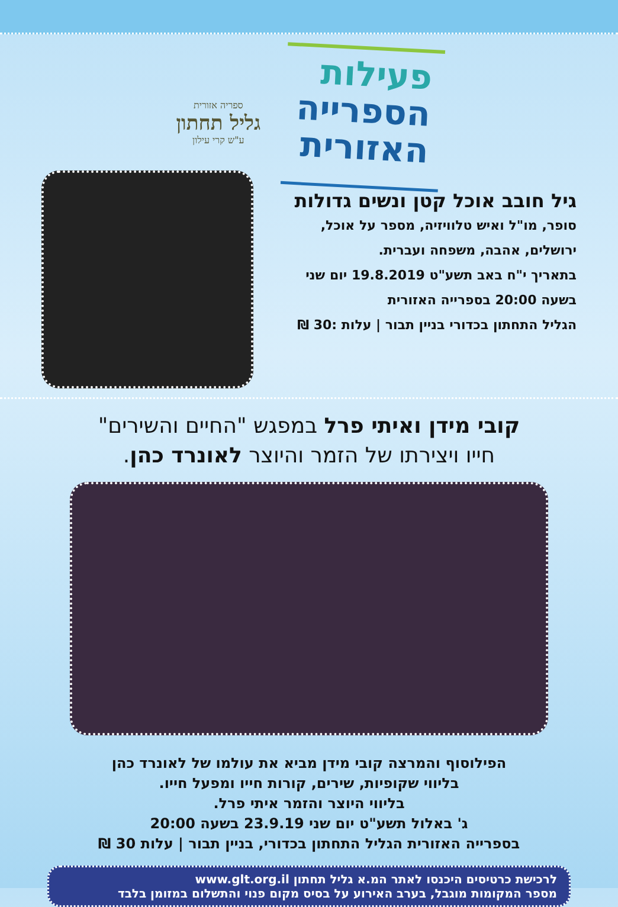פעילות
הספרייה
האזורית
ספריה אזורית
גליל תחתון
ע"ש קרי עילון
גיל חובב אוכל קטן ונשים גדולות
סופר, מו"ל ואיש טלוויזיה, מספר על אוכל,
ירושלים, אהבה, משפחה ועברית.
בתאריך י"ח באב תשע"ט 19.8.2019 יום שני
בשעה 20:00 בספרייה האזורית
הגליל התחתון בכדורי בניין תבור | עלות :30 ₪
קובי מידן ואיתי פרל במפגש "החיים והשירים"
חייו ויצירתו של הזמר והיוצר לאונרד כהן.
הפילוסוף והמרצה קובי מידן מביא את עולמו של לאונרד כהן
בליווי שקופיות, שירים, קורות חייו ומפעל חייו.
בליווי היוצר והזמר איתי פרל.
ג' באלול תשע"ט יום שני 23.9.19 בשעה 20:00
בספרייה האזורית הגליל התחתון בכדורי, בניין תבור | עלות 30 ₪
לרכישת כרטיסים היכנסו לאתר המ.א גליל תחתון www.glt.org.il
מספר המקומות מוגבל, בערב האירוע על בסיס מקום פנוי והתשלום במזומן בלבד